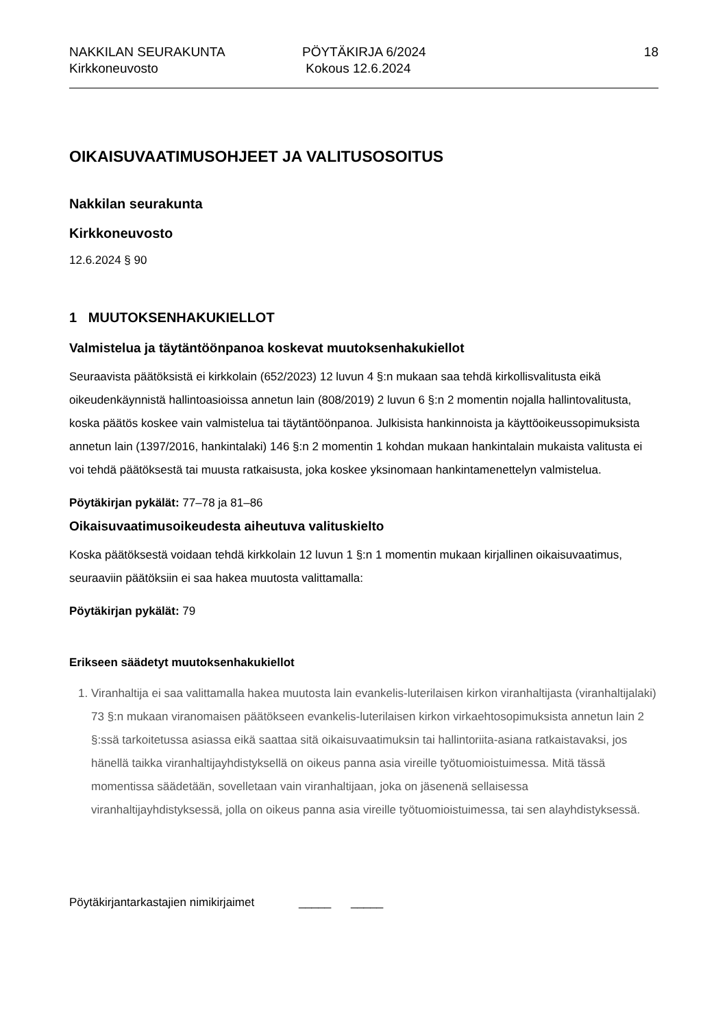NAKKILAN SEURAKUNTA
Kirkkoneuvosto
PÖYTÄKIRJA 6/2024
Kokous 12.6.2024
18
OIKAISUVAATIMUSOHJEET JA VALITUSOSOITUS
Nakkilan seurakunta
Kirkkoneuvosto
12.6.2024 § 90
1 MUUTOKSENHAKUKIELLOT
Valmistelua ja täytäntöönpanoa koskevat muutoksenhakukiellot
Seuraavista päätöksistä ei kirkkolain (652/2023) 12 luvun 4 §:n mukaan saa tehdä kirkollisvalitusta eikä oikeudenkäynnistä hallintoasioissa annetun lain (808/2019) 2 luvun 6 §:n 2 momentin nojalla hallintovalitusta, koska päätös koskee vain valmistelua tai täytäntöönpanoa. Julkisista hankinnoista ja käyttöoikeussopimuksista annetun lain (1397/2016, hankintalaki) 146 §:n 2 momentin 1 kohdan mukaan hankintalain mukaista valitusta ei voi tehdä päätöksestä tai muusta ratkaisusta, joka koskee yksinomaan hankintamenettelyn valmistelua.
Pöytäkirjan pykälät: 77–78 ja 81–86
Oikaisuvaatimusoikeudesta aiheutuva valituskielto
Koska päätöksestä voidaan tehdä kirkkolain 12 luvun 1 §:n 1 momentin mukaan kirjallinen oikaisuvaatimus, seuraaviin päätöksiin ei saa hakea muutosta valittamalla:
Pöytäkirjan pykälät: 79
Erikseen säädetyt muutoksenhakukiellot
1. Viranhaltija ei saa valittamalla hakea muutosta lain evankelis-luterilaisen kirkon viranhaltijasta (viranhaltijalaki) 73 §:n mukaan viranomaisen päätökseen evankelis-luterilaisen kirkon virkaehtosopimuksista annetun lain 2 §:ssä tarkoitetussa asiassa eikä saattaa sitä oikaisuvaatimuksin tai hallintoriita-asiana ratkaistavaksi, jos hänellä taikka viranhaltijayhdistyksellä on oikeus panna asia vireille työtuomioistuimessa. Mitä tässä momentissa säädetään, sovelletaan vain viranhaltijaan, joka on jäsenenä sellaisessa viranhaltijayhdistyksessä, jolla on oikeus panna asia vireille työtuomioistuimessa, tai sen alayhdistyksessä.
Pöytäkirjantarkastajien nimikirjaimet _____ _____